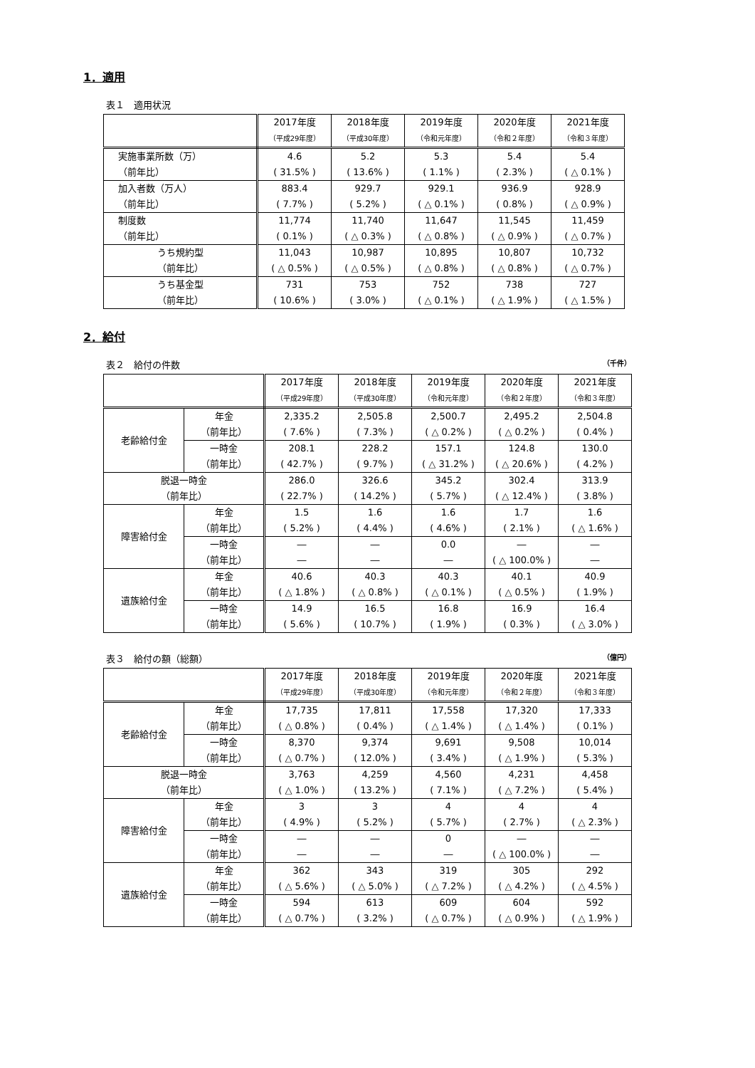1．適用
表１　適用状況
| | 2017年度 （平成29年度） | 2018年度 （平成30年度） | 2019年度 （令和元年度） | 2020年度 （令和２年度） | 2021年度 （令和３年度） |
| --- | --- | --- | --- | --- | --- |
| 実施事業所数（万） （前年比） | 4.6 ( 31.5% ) | 5.2 ( 13.6% ) | 5.3 ( 1.1% ) | 5.4 ( 2.3% ) | 5.4 ( △ 0.1% ) |
| 加入者数（万人） （前年比） | 883.4 ( 7.7% ) | 929.7 ( 5.2% ) | 929.1 ( △ 0.1% ) | 936.9 ( 0.8% ) | 928.9 ( △ 0.9% ) |
| 制度数 （前年比） | 11,774 ( 0.1% ) | 11,740 ( △ 0.3% ) | 11,647 ( △ 0.8% ) | 11,545 ( △ 0.9% ) | 11,459 ( △ 0.7% ) |
| うち規約型 （前年比） | 11,043 ( △ 0.5% ) | 10,987 ( △ 0.5% ) | 10,895 ( △ 0.8% ) | 10,807 ( △ 0.8% ) | 10,732 ( △ 0.7% ) |
| うち基金型 （前年比） | 731 ( 10.6% ) | 753 ( 3.0% ) | 752 ( △ 0.1% ) | 738 ( △ 1.9% ) | 727 ( △ 1.5% ) |
2．給付
表２　給付の件数 （千件）
| | | 2017年度 （平成29年度） | 2018年度 （平成30年度） | 2019年度 （令和元年度） | 2020年度 （令和２年度） | 2021年度 （令和３年度） |
| --- | --- | --- | --- | --- | --- | --- |
| 老齢給付金 | 年金 （前年比） | 2,335.2 ( 7.6% ) | 2,505.8 ( 7.3% ) | 2,500.7 ( △ 0.2% ) | 2,495.2 ( △ 0.2% ) | 2,504.8 ( 0.4% ) |
| | 一時金 （前年比） | 208.1 ( 42.7% ) | 228.2 ( 9.7% ) | 157.1 ( △ 31.2% ) | 124.8 ( △ 20.6% ) | 130.0 ( 4.2% ) |
| 脱退一時金 （前年比） | | 286.0 ( 22.7% ) | 326.6 ( 14.2% ) | 345.2 ( 5.7% ) | 302.4 ( △ 12.4% ) | 313.9 ( 3.8% ) |
| 障害給付金 | 年金 （前年比） | 1.5 ( 5.2% ) | 1.6 ( 4.4% ) | 1.6 ( 4.6% ) | 1.7 ( 2.1% ) | 1.6 ( △ 1.6% ) |
| | 一時金 （前年比） | ― ― | ― ― | 0.0 ― | ― ( △ 100.0% ) | ― ― |
| 遺族給付金 | 年金 （前年比） | 40.6 ( △ 1.8% ) | 40.3 ( △ 0.8% ) | 40.3 ( △ 0.1% ) | 40.1 ( △ 0.5% ) | 40.9 ( 1.9% ) |
| | 一時金 （前年比） | 14.9 ( 5.6% ) | 16.5 ( 10.7% ) | 16.8 ( 1.9% ) | 16.9 ( 0.3% ) | 16.4 ( △ 3.0% ) |
表３　給付の額（総額） （億円）
| | | 2017年度 （平成29年度） | 2018年度 （平成30年度） | 2019年度 （令和元年度） | 2020年度 （令和２年度） | 2021年度 （令和３年度） |
| --- | --- | --- | --- | --- | --- | --- |
| 老齢給付金 | 年金 （前年比） | 17,735 ( △ 0.8% ) | 17,811 ( 0.4% ) | 17,558 ( △ 1.4% ) | 17,320 ( △ 1.4% ) | 17,333 ( 0.1% ) |
| | 一時金 （前年比） | 8,370 ( △ 0.7% ) | 9,374 ( 12.0% ) | 9,691 ( 3.4% ) | 9,508 ( △ 1.9% ) | 10,014 ( 5.3% ) |
| 脱退一時金 （前年比） | | 3,763 ( △ 1.0% ) | 4,259 ( 13.2% ) | 4,560 ( 7.1% ) | 4,231 ( △ 7.2% ) | 4,458 ( 5.4% ) |
| 障害給付金 | 年金 （前年比） | 3 ( 4.9% ) | 3 ( 5.2% ) | 4 ( 5.7% ) | 4 ( 2.7% ) | 4 ( △ 2.3% ) |
| | 一時金 （前年比） | ― ― | ― ― | 0 ― | ― ( △ 100.0% ) | ― ― |
| 遺族給付金 | 年金 （前年比） | 362 ( △ 5.6% ) | 343 ( △ 5.0% ) | 319 ( △ 7.2% ) | 305 ( △ 4.2% ) | 292 ( △ 4.5% ) |
| | 一時金 （前年比） | 594 ( △ 0.7% ) | 613 ( 3.2% ) | 609 ( △ 0.7% ) | 604 ( △ 0.9% ) | 592 ( △ 1.9% ) |